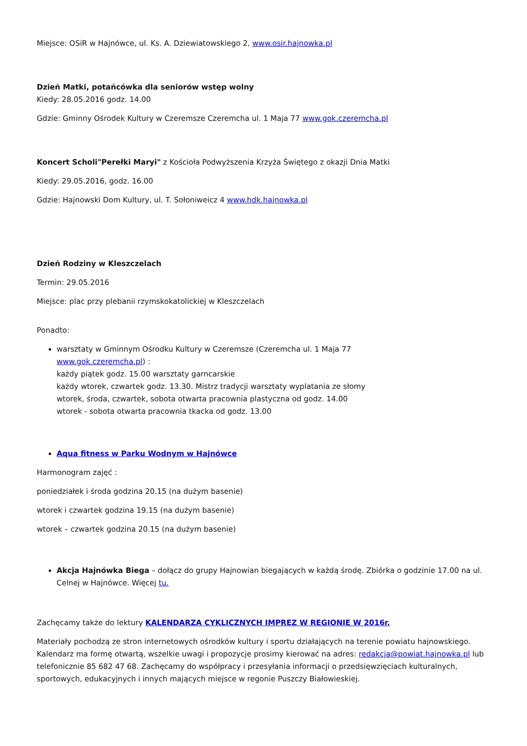Miejsce: OSiR w Hajnówce, ul. Ks. A. Dziewiatowskiego 2, www.osir.hajnowka.pl
Dzień Matki, potańcówka dla seniorów wstęp wolny
Kiedy: 28.05.2016 godz. 14.00
Gdzie: Gminny Ośrodek Kultury w Czeremsze Czeremcha ul. 1 Maja 77 www.gok.czeremcha.pl
Koncert Scholi"Perełki Maryi" z Kościoła Podwyższenia Krzyża Świętego z okazji Dnia Matki
Kiedy: 29.05.2016, godz. 16.00
Gdzie: Hajnowski Dom Kultury, ul. T. Sołoniweicz 4 www.hdk.hajnowka.pl
Dzień Rodziny w Kleszczelach
Termin: 29.05.2016
Miejsce: plac przy plebanii rzymskokatolickiej w Kleszczelach
Ponadto:
warsztaty w Gminnym Ośrodku Kultury w Czeremsze (Czeremcha ul. 1 Maja 77 www.gok.czeremcha.pl) :
każdy piątek godz. 15.00 warsztaty garncarskie
każdy wtorek, czwartek godz. 13.30. Mistrz tradycji warsztaty wyplatania ze słomy
wtorek, środa, czwartek, sobota otwarta pracownia plastyczna od godz. 14.00
wtorek - sobota otwarta pracownia tkacka od godz. 13.00
Aqua fitness w Parku Wodnym w Hajnówce
Harmonogram zajęć :
poniedziałek i środa godzina 20.15 (na dużym basenie)
wtorek i czwartek godzina 19.15 (na dużym basenie)
wtorek – czwartek godzina 20.15 (na dużym basenie)
Akcja Hajnówka Biega – dołącz do grupy Hajnowian biegających w każdą środę. Zbiórka o godzinie 17.00 na ul. Celnej w Hajnówce. Więcej tu.
Zachęcamy także do lektury KALENDARZA CYKLICZNYCH IMPREZ W REGIONIE W 2016r.
Materiały pochodzą ze stron internetowych ośrodków kultury i sportu działających na terenie powiatu hajnowskiego. Kalendarz ma formę otwartą, wszelkie uwagi i propozycje prosimy kierować na adres: redakcja@powiat.hajnowka.pl lub telefonicznie 85 682 47 68. Zachęcamy do współpracy i przesyłania informacji o przedsięwzięciach kulturalnych, sportowych, edukacyjnych i innych mających miejsce w regonie Puszczy Białowieskiej.